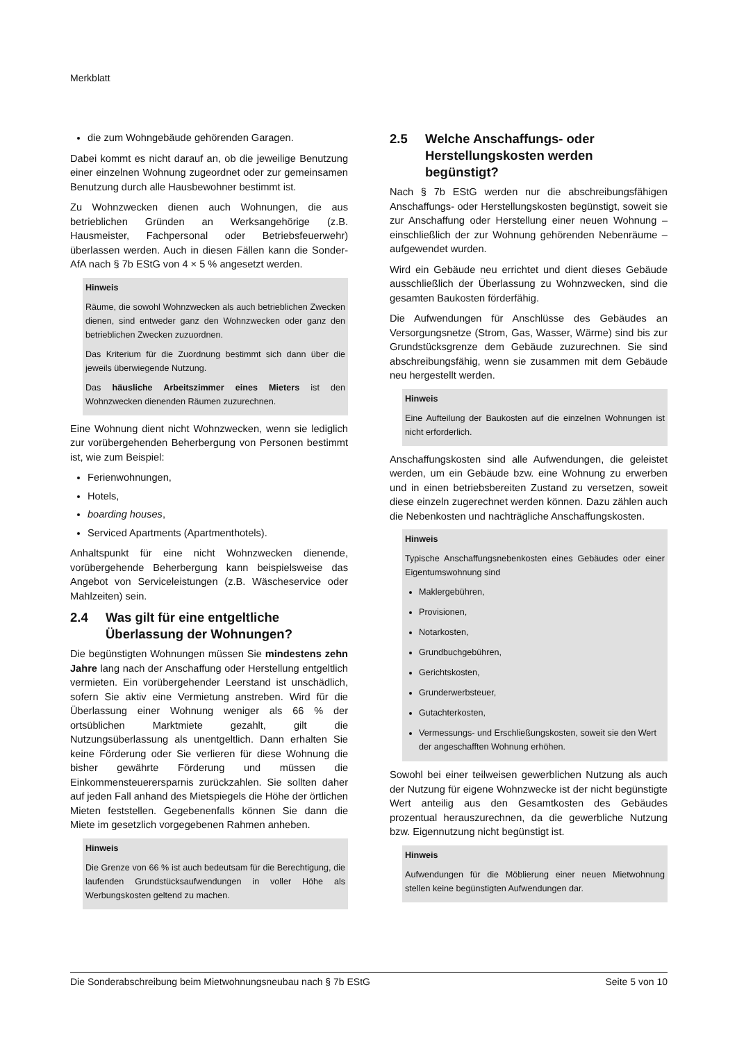Merkblatt
die zum Wohngebäude gehörenden Garagen.
Dabei kommt es nicht darauf an, ob die jeweilige Benutzung einer einzelnen Wohnung zugeordnet oder zur gemeinsamen Benutzung durch alle Hausbewohner bestimmt ist.
Zu Wohnzwecken dienen auch Wohnungen, die aus betrieblichen Gründen an Werksangehörige (z.B. Hausmeister, Fachpersonal oder Betriebsfeuerwehr) überlassen werden. Auch in diesen Fällen kann die Sonder-AfA nach § 7b EStG von 4 × 5 % angesetzt werden.
Hinweis
Räume, die sowohl Wohnzwecken als auch betrieblichen Zwecken dienen, sind entweder ganz den Wohnzwecken oder ganz den betrieblichen Zwecken zuzuordnen.
Das Kriterium für die Zuordnung bestimmt sich dann über die jeweils überwiegende Nutzung.
Das häusliche Arbeitszimmer eines Mieters ist den Wohnzwecken dienenden Räumen zuzurechnen.
Eine Wohnung dient nicht Wohnzwecken, wenn sie lediglich zur vorübergehenden Beherbergung von Personen bestimmt ist, wie zum Beispiel:
Ferienwohnungen,
Hotels,
boarding houses,
Serviced Apartments (Apartmenthotels).
Anhaltspunkt für eine nicht Wohnzwecken dienende, vorübergehende Beherbergung kann beispielsweise das Angebot von Serviceleistungen (z.B. Wäscheservice oder Mahlzeiten) sein.
2.4 Was gilt für eine entgeltliche Überlassung der Wohnungen?
Die begünstigten Wohnungen müssen Sie mindestens zehn Jahre lang nach der Anschaffung oder Herstellung entgeltlich vermieten. Ein vorübergehender Leerstand ist unschädlich, sofern Sie aktiv eine Vermietung anstreben. Wird für die Überlassung einer Wohnung weniger als 66 % der ortsüblichen Marktmiete gezahlt, gilt die Nutzungsüberlassung als unentgeltlich. Dann erhalten Sie keine Förderung oder Sie verlieren für diese Wohnung die bisher gewährte Förderung und müssen die Einkommensteuerersparnis zurückzahlen. Sie sollten daher auf jeden Fall anhand des Mietspiegels die Höhe der örtlichen Mieten feststellen. Gegebenenfalls können Sie dann die Miete im gesetzlich vorgegebenen Rahmen anheben.
Hinweis
Die Grenze von 66 % ist auch bedeutsam für die Berechtigung, die laufenden Grundstücksaufwendungen in voller Höhe als Werbungskosten geltend zu machen.
2.5 Welche Anschaffungs- oder Herstellungskosten werden begünstigt?
Nach § 7b EStG werden nur die abschreibungsfähigen Anschaffungs- oder Herstellungskosten begünstigt, soweit sie zur Anschaffung oder Herstellung einer neuen Wohnung – einschließlich der zur Wohnung gehörenden Nebenräume – aufgewendet wurden.
Wird ein Gebäude neu errichtet und dient dieses Gebäude ausschließlich der Überlassung zu Wohnzwecken, sind die gesamten Baukosten förderfähig.
Die Aufwendungen für Anschlüsse des Gebäudes an Versorgungsnetze (Strom, Gas, Wasser, Wärme) sind bis zur Grundstücksgrenze dem Gebäude zuzurechnen. Sie sind abschreibungsfähig, wenn sie zusammen mit dem Gebäude neu hergestellt werden.
Hinweis
Eine Aufteilung der Baukosten auf die einzelnen Wohnungen ist nicht erforderlich.
Anschaffungskosten sind alle Aufwendungen, die geleistet werden, um ein Gebäude bzw. eine Wohnung zu erwerben und in einen betriebsbereiten Zustand zu versetzen, soweit diese einzeln zugerechnet werden können. Dazu zählen auch die Nebenkosten und nachträgliche Anschaffungskosten.
Hinweis
Typische Anschaffungsnebenkosten eines Gebäudes oder einer Eigentumswohnung sind
Maklergebühren,
Provisionen,
Notarkosten,
Grundbuchgebühren,
Gerichtskosten,
Grunderwerbsteuer,
Gutachterkosten,
Vermessungs- und Erschließungskosten, soweit sie den Wert der angeschafften Wohnung erhöhen.
Sowohl bei einer teilweisen gewerblichen Nutzung als auch der Nutzung für eigene Wohnzwecke ist der nicht begünstigte Wert anteilig aus den Gesamtkosten des Gebäudes prozentual herauszurechnen, da die gewerbliche Nutzung bzw. Eigennutzung nicht begünstigt ist.
Hinweis
Aufwendungen für die Möblierung einer neuen Mietwohnung stellen keine begünstigten Aufwendungen dar.
Die Sonderabschreibung beim Mietwohnungsneubau nach § 7b EStG Seite 5 von 10